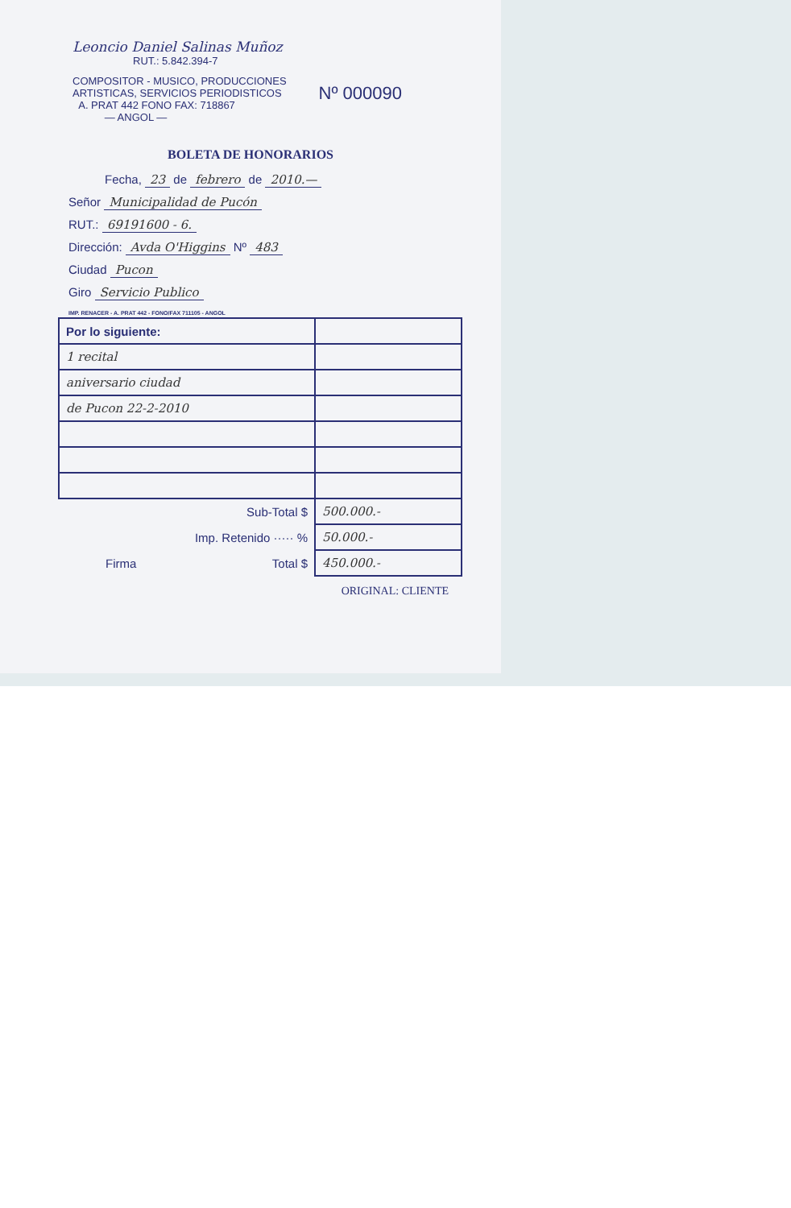Leoncio Daniel Salinas Muñoz
RUT.: 5.842.394-7
COMPOSITOR - MUSICO, PRODUCCIONES
ARTISTICAS, SERVICIOS PERIODISTICOS
A. PRAT 442 FONO FAX: 718867
— ANGOL —
Nº 000090
BOLETA DE HONORARIOS
Fecha, 23 de febrero de 2010.—
Señor Municipalidad de Pucón
RUT.: 69191600 - 6.
Dirección: Avda O'Higgins Nº 483
Ciudad Pucon
Giro Servicio Publico
IMP. RENACER - A. PRAT 442 - FONO/FAX 711105 - ANGOL
| Por lo siguiente: | |
| 1 recital | |
| aniversario ciudad | |
| de Pucon 22-2-2010 | |
| Sub-Total $ | 500.000.- |
| Imp. Retenido ····· % | 50.000.- |
| Firma Total $ | 450.000.- |
ORIGINAL: CLIENTE